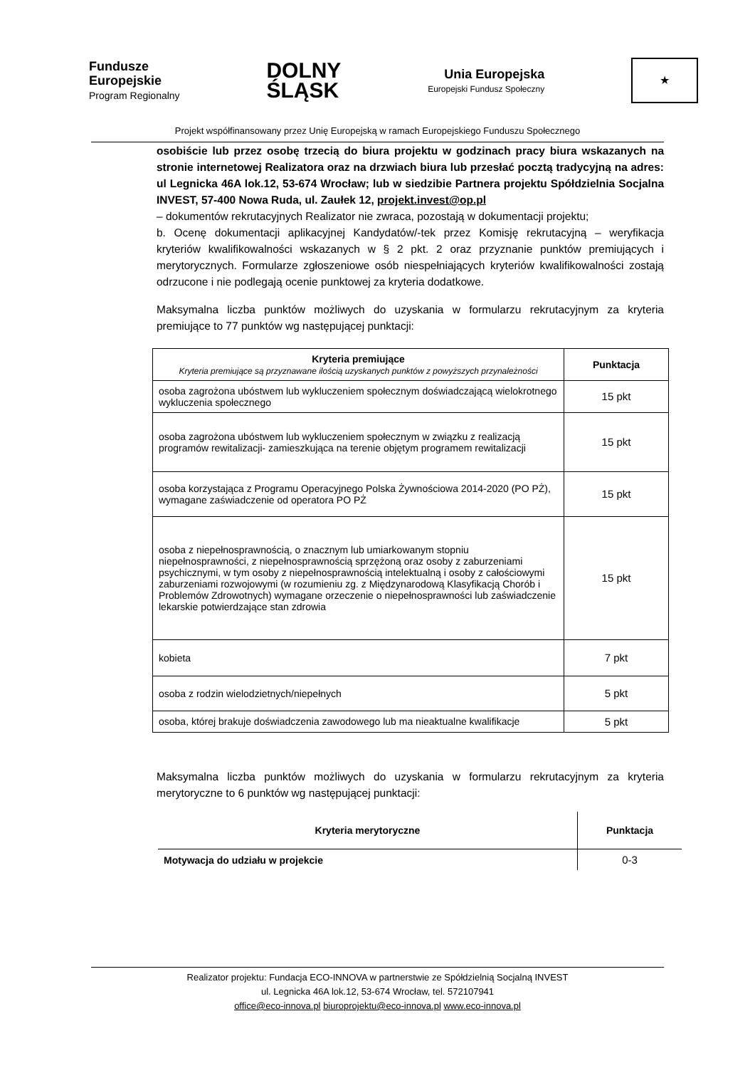Fundusze
Europejskie
Program Regionalny
DOLNY
ŚLĄSK
Unia Europejska
Europejski Fundusz Społeczny
★
Projekt współfinansowany przez Unię Europejską w ramach Europejskiego Funduszu Społecznego
osobiście lub przez osobę trzecią do biura projektu w godzinach pracy biura wskazanych na stronie internetowej Realizatora oraz na drzwiach biura lub przesłać pocztą tradycyjną na adres: ul Legnicka 46A lok.12, 53-674 Wrocław; lub w siedzibie Partnera projektu Spółdzielnia Socjalna INVEST, 57-400 Nowa Ruda, ul. Zaułek 12, projekt.invest@op.pl
– dokumentów rekrutacyjnych Realizator nie zwraca, pozostają w dokumentacji projektu;
b. Ocenę dokumentacji aplikacyjnej Kandydatów/-tek przez Komisję rekrutacyjną – weryfikacja kryteriów kwalifikowalności wskazanych w § 2 pkt. 2 oraz przyznanie punktów premiujących i merytorycznych. Formularze zgłoszeniowe osób niespełniających kryteriów kwalifikowalności zostają odrzucone i nie podlegają ocenie punktowej za kryteria dodatkowe.
Maksymalna liczba punktów możliwych do uzyskania w formularzu rekrutacyjnym za kryteria premiujące to 77 punktów wg następującej punktacji:
| Kryteria premiujące Kryteria premiujące są przyznawane ilością uzyskanych punktów z powyższych przynależności | Punktacja |
| --- | --- |
| osoba zagrożona ubóstwem lub wykluczeniem społecznym doświadczającą wielokrotnego wykluczenia społecznego | 15 pkt |
| osoba zagrożona ubóstwem lub wykluczeniem społecznym w związku z realizacją programów rewitalizacji- zamieszkująca na terenie objętym programem rewitalizacji | 15 pkt |
| osoba korzystająca z Programu Operacyjnego Polska Żywnościowa 2014-2020 (PO PŻ), wymagane zaświadczenie od operatora PO PŻ | 15 pkt |
| osoba z niepełnosprawnością, o znacznym lub umiarkowanym stopniu niepełnosprawności, z niepełnosprawnością sprzężoną oraz osoby z zaburzeniami psychicznymi, w tym osoby z niepełnosprawnością intelektualną i osoby z całościowymi zaburzeniami rozwojowymi (w rozumieniu zg. z Międzynarodową Klasyfikacją Chorób i Problemów Zdrowotnych) wymagane orzeczenie o niepełnosprawności lub zaświadczenie lekarskie potwierdzające stan zdrowia | 15 pkt |
| kobieta | 7 pkt |
| osoba z rodzin wielodzietnych/niepełnych | 5 pkt |
| osoba, której brakuje doświadczenia zawodowego lub ma nieaktualne kwalifikacje | 5 pkt |
Maksymalna liczba punktów możliwych do uzyskania w formularzu rekrutacyjnym za kryteria merytoryczne to 6 punktów wg następującej punktacji:
| Kryteria merytoryczne | Punktacja |
| --- | --- |
| Motywacja do udziału w projekcie | 0-3 |
Realizator projektu: Fundacja ECO-INNOVA w partnerstwie ze Spółdzielnią Socjalną INVEST
ul. Legnicka 46A lok.12, 53-674 Wrocław, tel. 572107941
office@eco-innova.pl biuroprojektu@eco-innova.pl www.eco-innova.pl